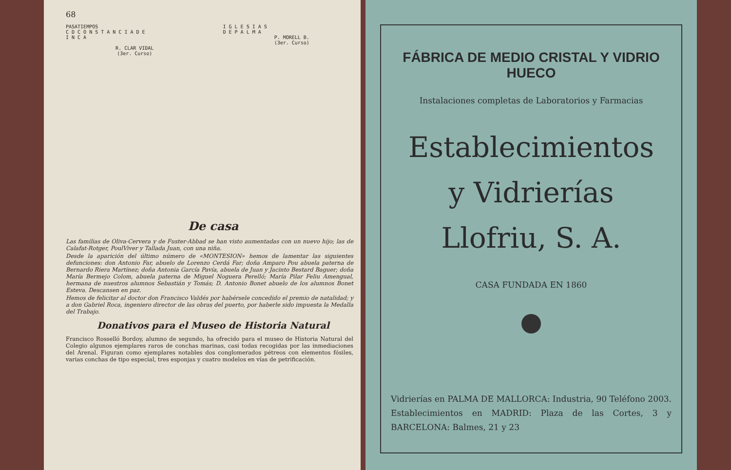68
PASATIEMPOS
C D C O N S T A N C I A D E
I N C A
R. CLAR VIDAL
(3er. Curso)
I G L E S I A S
D E P A L M A
P. MORELL B.
(3er. Curso)
De casa
Las familias de Oliva-Cervera y de Fuster-Abbad se han visto aumentadas con un nuevo hijo; las de Calafat-Rotger, PoulViver y Tallada Juan, con una niña.
Desde la aparición del último número de «MONTESION» hemos de lamentar las siguientes defunciones: don Antonio Far, abuelo de Lorenzo Cerdá Far; doña Amparo Pou abuela paterna de Bernardo Riera Martínez; doña Antonia García Pavía, abuela de Juan y Jacinto Bestard Baguer; doña María Bermejo Colom, abuela paterna de Miguel Noguera Perelló; María Pilar Feliu Amengual, hermana de nuestros alumnos Sebastián y Tomás; D. Antonio Bonet abuelo de los alumnos Bonet Esteva. Descansen en paz.
Hemos de felicitar al doctor don Francisco Valdés por habérsele concedido el premio de natalidad; y a don Gabriel Roca, ingeniero director de las obras del puerto, por haberle sido impuesta la Medalla del Trabajo.
Donativos para el Museo de Historia Natural
Francisco Rosselló Bordoy, alumno de segundo, ha ofrecido para el museo de Historia Natural del Colegio algunos ejemplares raros de conchas marinas, casi todas recogidas por las inmediaciones del Arenal. Figuran como ejemplares notables dos conglomerados pétreos con elementos fósiles, varias conchas de tipo especial, tres esponjas y cuatro modelos en vías de petrificación.
FÁBRICA DE MEDIO CRISTAL Y VIDRIO HUECO
Instalaciones completas de Laboratorios y Farmacias
Establecimientos
y Vidrierías
Llofriu, S. A.
CASA FUNDADA EN 1860
Vidrierías en PALMA DE MALLORCA: Industria, 90 Teléfono 2003. Establecimientos en MADRID: Plaza de las Cortes, 3 y BARCELONA: Balmes, 21 y 23